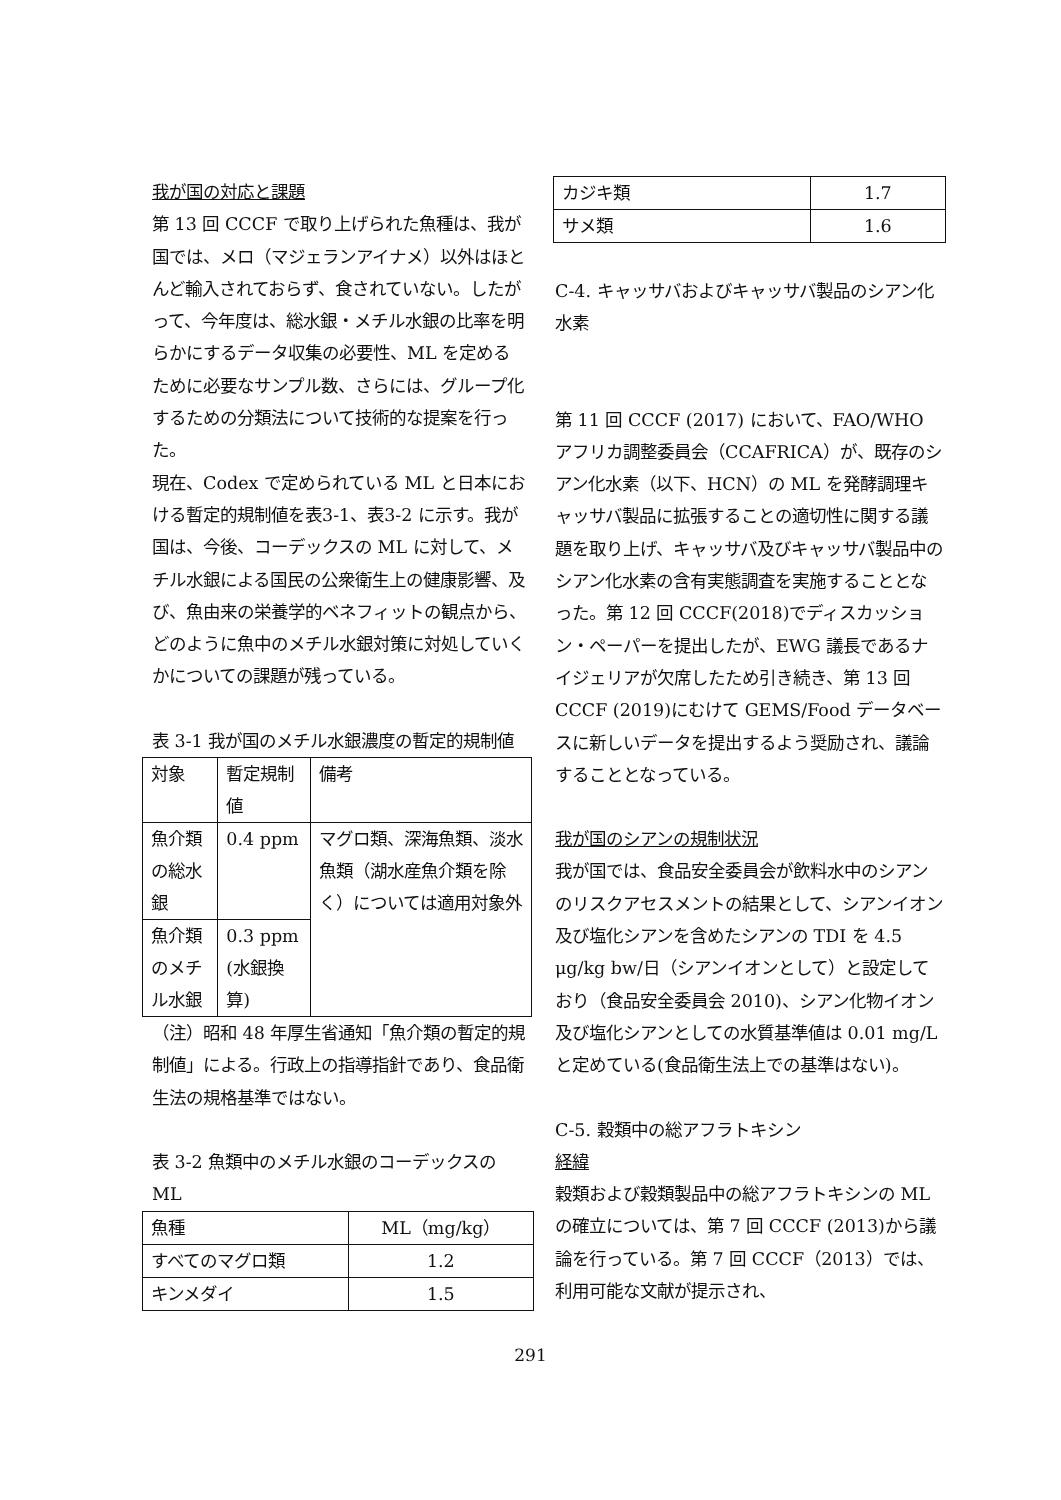我が国の対応と課題
第 13 回 CCCF で取り上げられた魚種は、我が国では、メロ（マジェランアイナメ）以外はほとんど輸入されておらず、食されていない。したがって、今年度は、総水銀・メチル水銀の比率を明らかにするデータ収集の必要性、ML を定めるために必要なサンプル数、さらには、グループ化するための分類法について技術的な提案を行った。
現在、Codex で定められている ML と日本における暫定的規制値を表3-1、表3-2 に示す。我が国は、今後、コーデックスの ML に対して、メチル水銀による国民の公衆衛生上の健康影響、及び、魚由来の栄養学的ベネフィットの観点から、どのように魚中のメチル水銀対策に対処していくかについての課題が残っている。
表 3-1 我が国のメチル水銀濃度の暫定的規制値
| 対象 | 暫定規制値 | 備考 |
| 魚介類の総水銀 | 0.4 ppm | マグロ類、深海魚類、淡水魚類（湖水産魚介類を除く）については適用対象外 |
| 魚介類のメチル水銀 | 0.3 ppm (水銀換算) | |
（注）昭和 48 年厚生省通知「魚介類の暫定的規制値」による。行政上の指導指針であり、食品衛生法の規格基準ではない。
表 3-2 魚類中のメチル水銀のコーデックスの ML
| 魚種 | ML（mg/kg） |
| すべてのマグロ類 | 1.2 |
| キンメダイ | 1.5 |
| カジキ類 | 1.7 |
| サメ類 | 1.6 |
C-4. キャッサバおよびキャッサバ製品のシアン化水素
第 11 回 CCCF (2017) において、FAO/WHO アフリカ調整委員会（CCAFRICA）が、既存のシアン化水素（以下、HCN）の ML を発酵調理キャッサバ製品に拡張することの適切性に関する議題を取り上げ、キャッサバ及びキャッサバ製品中のシアン化水素の含有実態調査を実施することとなった。第 12 回 CCCF(2018)でディスカッション・ペーパーを提出したが、EWG 議長であるナイジェリアが欠席したため引き続き、第 13 回 CCCF (2019)にむけて GEMS/Food データベースに新しいデータを提出するよう奨励され、議論することとなっている。
我が国のシアンの規制状況
我が国では、食品安全委員会が飲料水中のシアンのリスクアセスメントの結果として、シアンイオン及び塩化シアンを含めたシアンの TDI を 4.5 μg/kg bw/日（シアンイオンとして）と設定しており（食品安全委員会 2010)、シアン化物イオン及び塩化シアンとしての水質基準値は 0.01 mg/L と定めている(食品衛生法上での基準はない)。
C-5. 穀類中の総アフラトキシン
経緯
穀類および穀類製品中の総アフラトキシンの ML の確立については、第 7 回 CCCF (2013)から議論を行っている。第 7 回 CCCF（2013）では、利用可能な文献が提示され、
291